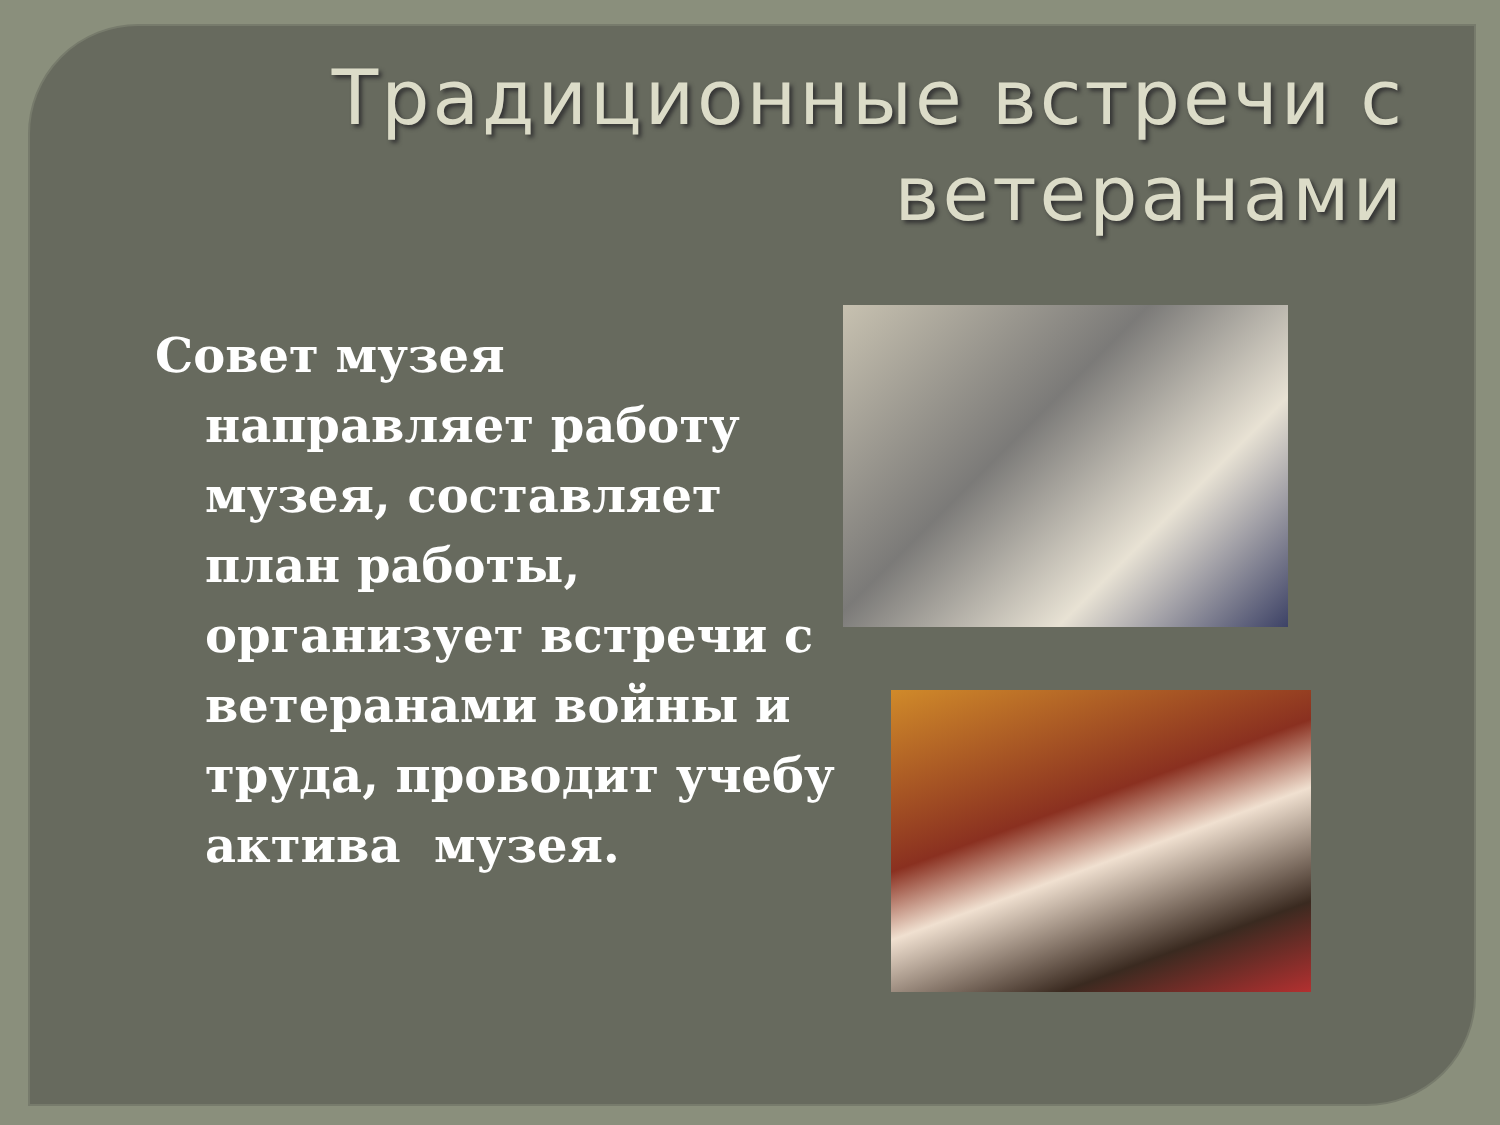Традиционные встречи с ветеранами
Совет музея направляет работу музея, составляет план работы, организует встречи с ветеранами войны и труда, проводит учебу актива музея.